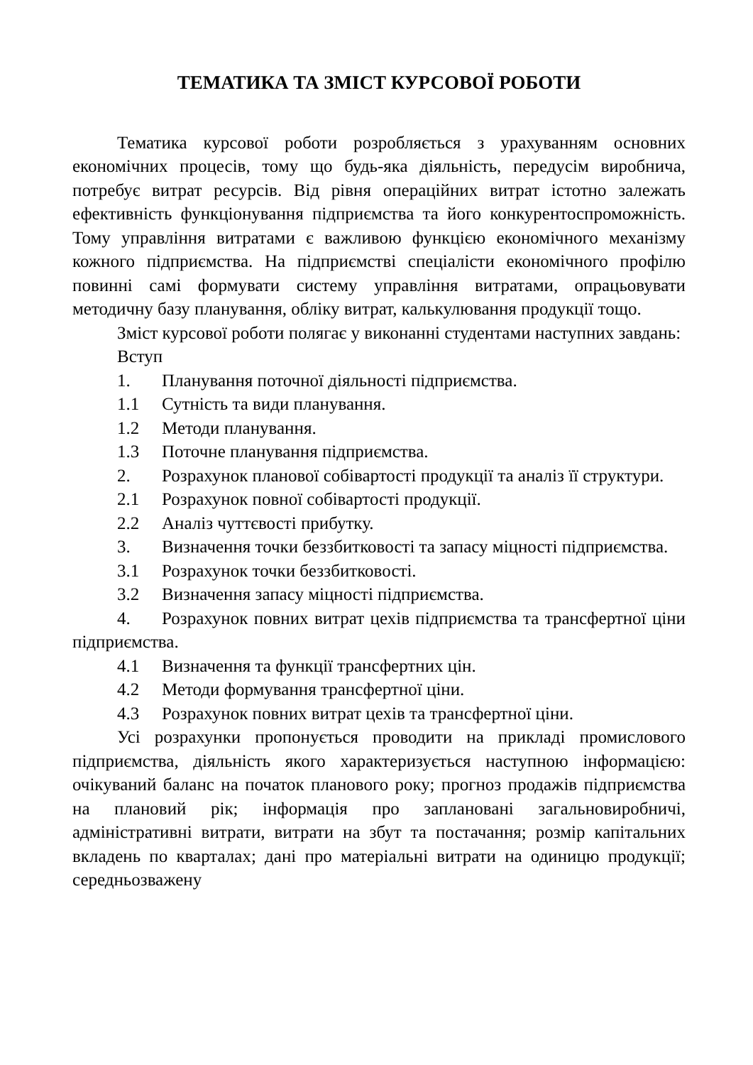ТЕМАТИКА ТА ЗМІСТ КУРСОВОЇ РОБОТИ
Тематика курсової роботи розробляється з урахуванням основних економічних процесів, тому що будь-яка діяльність, передусім виробнича, потребує витрат ресурсів. Від рівня операційних витрат істотно залежать ефективність функціонування підприємства та його конкурентоспроможність. Тому управління витратами є важливою функцією економічного механізму кожного підприємства. На підприємстві спеціалісти економічного профілю повинні самі формувати систему управління витратами, опрацьовувати методичну базу планування, обліку витрат, калькулювання продукції тощо.
Зміст курсової роботи полягає у виконанні студентами наступних завдань:
Вступ
1. Планування поточної діяльності підприємства.
1.1 Сутність та види планування.
1.2 Методи планування.
1.3 Поточне планування підприємства.
2. Розрахунок планової собівартості продукції та аналіз її структури.
2.1 Розрахунок повної собівартості продукції.
2.2 Аналіз чуттєвості прибутку.
3. Визначення точки беззбитковості та запасу міцності підприємства.
3.1 Розрахунок точки беззбитковості.
3.2 Визначення запасу міцності підприємства.
4. Розрахунок повних витрат цехів підприємства та трансфертної ціни підприємства.
4.1 Визначення та функції трансфертних цін.
4.2 Методи формування трансфертної ціни.
4.3 Розрахунок повних витрат цехів та трансфертної ціни.
Усі розрахунки пропонується проводити на прикладі промислового підприємства, діяльність якого характеризується наступною інформацією: очікуваний баланс на початок планового року; прогноз продажів підприємства на плановий рік; інформація про заплановані загальновиробничі, адміністративні витрати, витрати на збут та постачання; розмір капітальних вкладень по кварталах; дані про матеріальні витрати на одиницю продукції; середньозважену